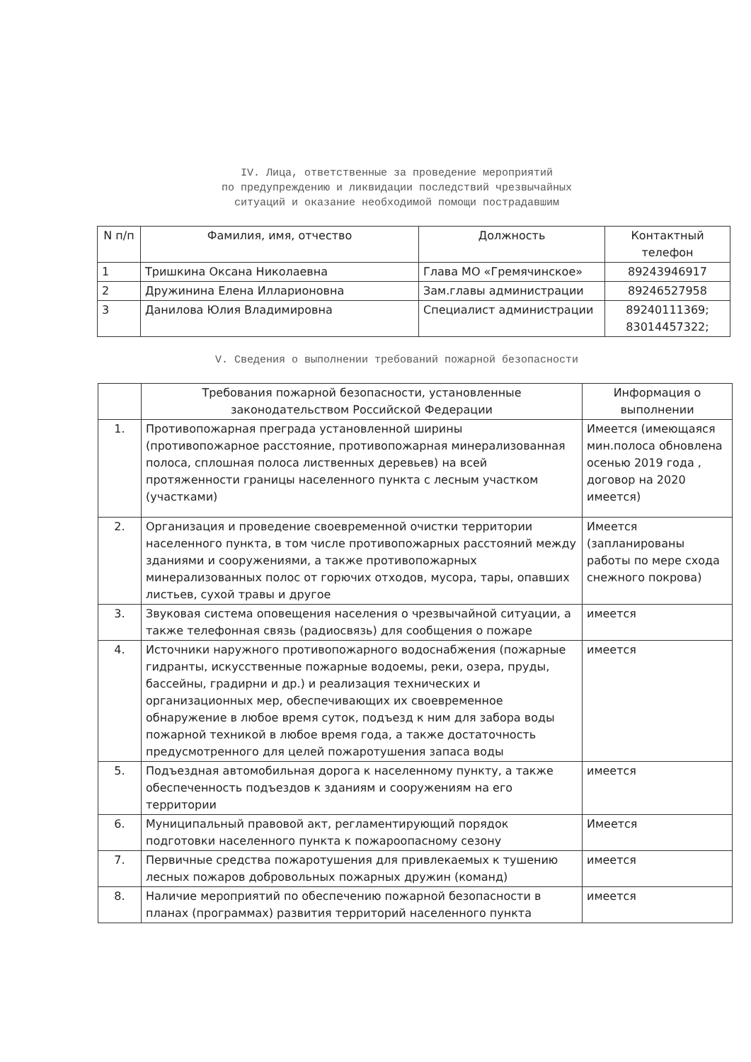IV. Лица, ответственные за проведение мероприятий
по предупреждению и ликвидации последствий чрезвычайных
ситуаций и оказание необходимой помощи пострадавшим
| N п/п | Фамилия, имя, отчество | Должность | Контактный телефон |
| --- | --- | --- | --- |
| 1 | Тришкина Оксана Николаевна | Глава МО «Гремячинское» | 89243946917 |
| 2 | Дружинина Елена Илларионовна | Зам.главы администрации | 89246527958 |
| 3 | Данилова Юлия Владимировна | Специалист администрации | 89240111369; 83014457322; |
V. Сведения о выполнении требований пожарной безопасности
| | Требования пожарной безопасности, установленные законодательством Российской Федерации | Информация о выполнении |
| --- | --- | --- |
| 1. | Противопожарная преграда установленной ширины (противопожарное расстояние, противопожарная минерализованная полоса, сплошная полоса лиственных деревьев) на всей протяженности границы населенного пункта с лесным участком (участками) | Имеется (имеющаяся мин.полоса обновлена осенью 2019 года , договор на 2020 имеется) |
| 2. | Организация и проведение своевременной очистки территории населенного пункта, в том числе противопожарных расстояний между зданиями и сооружениями, а также противопожарных минерализованных полос от горючих отходов, мусора, тары, опавших листьев, сухой травы и другое | Имеется (запланированы работы по мере схода снежного покрова) |
| 3. | Звуковая система оповещения населения о чрезвычайной ситуации, а также телефонная связь (радиосвязь) для сообщения о пожаре | имеется |
| 4. | Источники наружного противопожарного водоснабжения (пожарные гидранты, искусственные пожарные водоемы, реки, озера, пруды, бассейны, градирни и др.) и реализация технических и организационных мер, обеспечивающих их своевременное обнаружение в любое время суток, подъезд к ним для забора воды пожарной техникой в любое время года, а также достаточность предусмотренного для целей пожаротушения запаса воды | имеется |
| 5. | Подъездная автомобильная дорога к населенному пункту, а также обеспеченность подъездов к зданиям и сооружениям на его территории | имеется |
| 6. | Муниципальный правовой акт, регламентирующий порядок подготовки населенного пункта к пожароопасному сезону | Имеется |
| 7. | Первичные средства пожаротушения для привлекаемых к тушению лесных пожаров добровольных пожарных дружин (команд) | имеется |
| 8. | Наличие мероприятий по обеспечению пожарной безопасности в планах (программах) развития территорий населенного пункта | имеется |